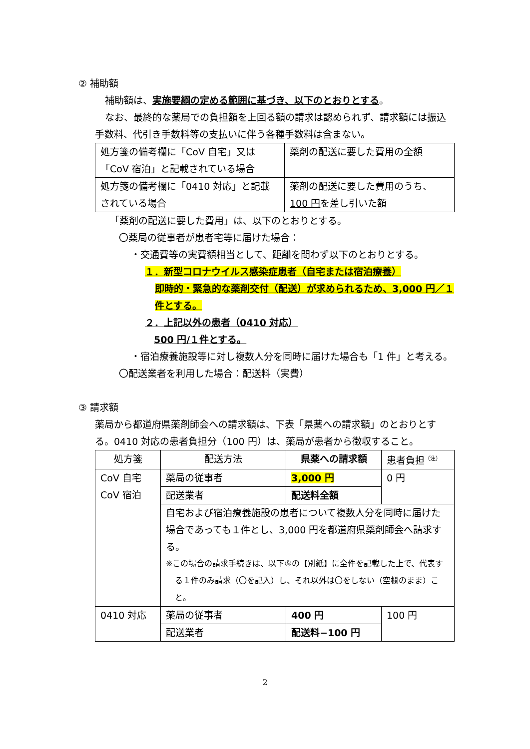② 補助額
補助額は、実施要綱の定める範囲に基づき、以下のとおりとする。
なお、最終的な薬局での負担額を上回る額の請求は認められず、請求額には振込手数料、代引き手数料等の支払いに伴う各種手数料は含まない。
| 処方箋の備考欄に「CoV 自宅」又は「CoV 宿泊」と記載されている場合 | 薬剤の配送に要した費用の全額 |
| 処方箋の備考欄に「0410 対応」と記載されている場合 | 薬剤の配送に要した費用のうち、 100 円 を差し引いた額 |
「薬剤の配送に要した費用」は、以下のとおりとする。
〇薬局の従事者が患者宅等に届けた場合：
・交通費等の実費額相当として、距離を問わず以下のとおりとする。
１．新型コロナウイルス感染症患者（自宅または宿泊療養）
即時的・緊急的な薬剤交付（配送）が求められるため、3,000 円／１件とする。
２．上記以外の患者（0410 対応）
500 円/１件とする。
・宿泊療養施設等に対し複数人分を同時に届けた場合も「1 件」と考える。
〇配送業者を利用した場合：配送料（実費）
③ 請求額
薬局から都道府県薬剤師会への請求額は、下表「県薬への請求額」のとおりとする。0410 対応の患者負担分（100 円）は、薬局が患者から徴収すること。
| 処方箋 | 配送方法 | 県薬への請求額 | 患者負担<sup>（注）</sup> |
| --- | --- | --- | --- |
| CoV 自宅 CoV 宿泊 | 薬局の従事者 | 3,000 円 | 0 円 |
| | 配送業者 | 配送料全額 | |
| | 自宅および宿泊療養施設の患者について複数人分を同時に届けた場合であっても１件とし、3,000 円を都道府県薬剤師会へ請求する。 ※この場合の請求手続きは、以下⑤の【別紙】に全件を記載した上で、代表する１件のみ請求（〇を記入）し、それ以外は〇をしない（空欄のまま）こと。 | | |
| 0410 対応 | 薬局の従事者 | 400 円 | 100 円 |
| | 配送業者 | 配送料−100 円 | |
2